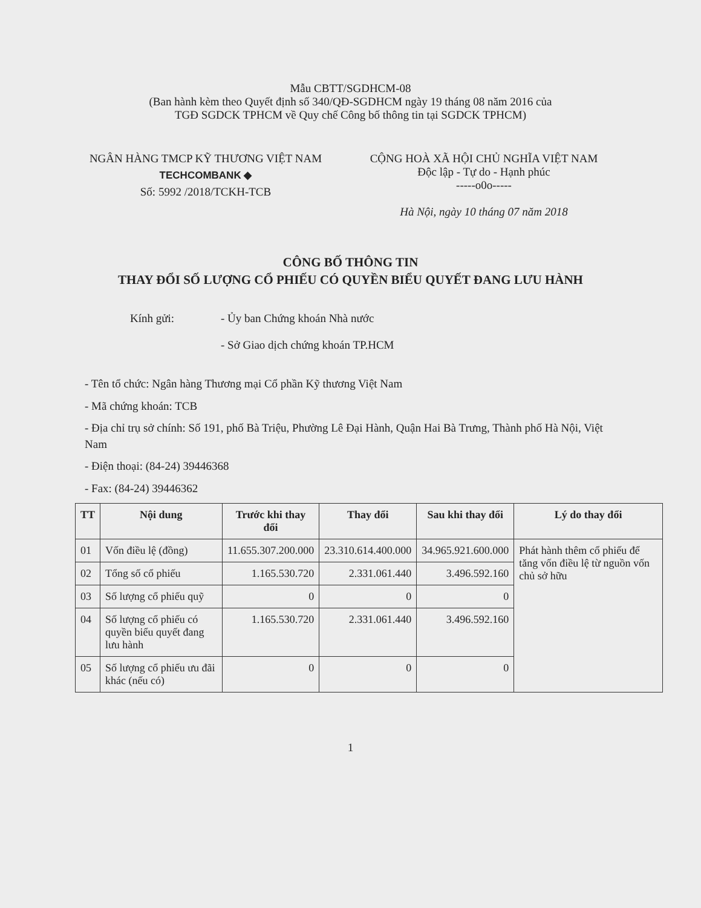Mẫu CBTT/SGDHCM-08
(Ban hành kèm theo Quyết định số 340/QĐ-SGDHCM ngày 19 tháng 08 năm 2016 của
TGĐ SGDCK TPHCM về Quy chế Công bố thông tin tại SGDCK TPHCM)
NGÂN HÀNG TMCP KỸ THƯƠNG VIỆT NAM
TECHCOMBANK ◆
Số: 5992 /2018/TCKH-TCB
CỘNG HOÀ XÃ HỘI CHỦ NGHĨA VIỆT NAM
Độc lập - Tự do - Hạnh phúc
-----o0o-----
Hà Nội, ngày 10 tháng 07 năm 2018
CÔNG BỐ THÔNG TIN
THAY ĐỔI SỐ LƯỢNG CỔ PHIẾU CÓ QUYỀN BIỂU QUYẾT ĐANG LƯU HÀNH
Kính gửi: - Ủy ban Chứng khoán Nhà nước
- Sở Giao dịch chứng khoán TP.HCM
- Tên tổ chức: Ngân hàng Thương mại Cổ phần Kỹ thương Việt Nam
- Mã chứng khoán: TCB
- Địa chỉ trụ sở chính: Số 191, phố Bà Triệu, Phường Lê Đại Hành, Quận Hai Bà Trưng, Thành phố Hà Nội, Việt Nam
- Điện thoại: (84-24) 39446368
- Fax: (84-24) 39446362
| TT | Nội dung | Trước khi thay đổi | Thay đổi | Sau khi thay đổi | Lý do thay đổi |
| --- | --- | --- | --- | --- | --- |
| 01 | Vốn điều lệ (đồng) | 11.655.307.200.000 | 23.310.614.400.000 | 34.965.921.600.000 | Phát hành thêm cổ phiếu để tăng vốn điều lệ từ nguồn vốn chủ sở hữu |
| 02 | Tổng số cổ phiếu | 1.165.530.720 | 2.331.061.440 | 3.496.592.160 | |
| 03 | Số lượng cổ phiếu quỹ | 0 | 0 | 0 | |
| 04 | Số lượng cổ phiếu có quyền biểu quyết đang lưu hành | 1.165.530.720 | 2.331.061.440 | 3.496.592.160 | |
| 05 | Số lượng cổ phiếu ưu đãi khác (nếu có) | 0 | 0 | 0 | |
1